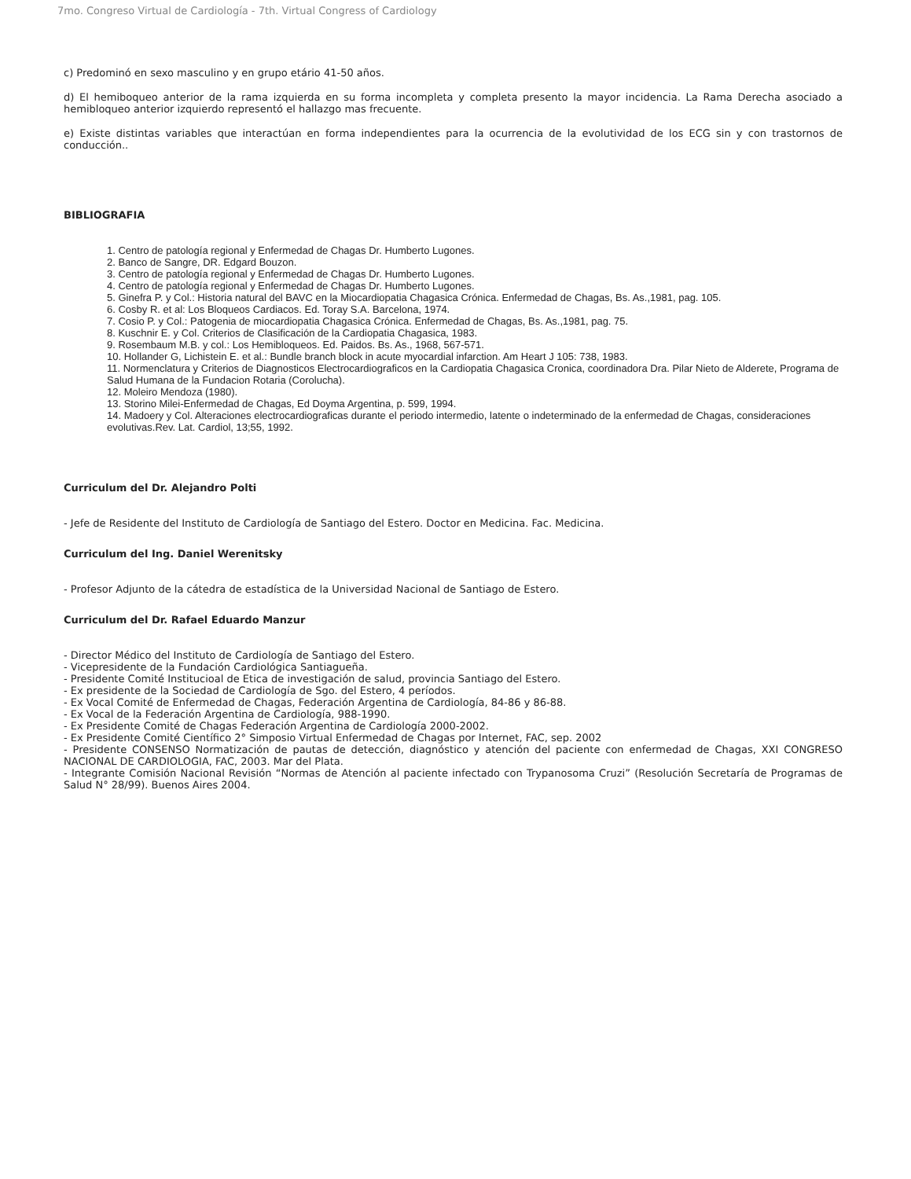7mo. Congreso Virtual de Cardiología - 7th. Virtual Congress of Cardiology
c) Predominó en sexo masculino y en grupo etário 41-50 años.
d) El hemiboqueo anterior de la rama izquierda en su forma incompleta y completa presento la mayor incidencia. La Rama Derecha asociado a hemibloqueo anterior izquierdo representó el hallazgo mas frecuente.
e) Existe distintas variables que interactúan en forma independientes para la ocurrencia de la evolutividad de los ECG sin y con trastornos de conducción..
BIBLIOGRAFIA
1. Centro de patología regional y Enfermedad de Chagas Dr. Humberto Lugones.
2. Banco de Sangre, DR. Edgard Bouzon.
3. Centro de patología regional y Enfermedad de Chagas Dr. Humberto Lugones.
4. Centro de patología regional y Enfermedad de Chagas Dr. Humberto Lugones.
5. Ginefra P. y Col.: Historia natural del BAVC en la Miocardiopatia Chagasica Crónica. Enfermedad de Chagas, Bs. As.,1981, pag. 105.
6. Cosby R. et al: Los Bloqueos Cardiacos. Ed. Toray S.A. Barcelona, 1974.
7. Cosio P. y Col.: Patogenia de miocardiopatia Chagasica Crónica. Enfermedad de Chagas, Bs. As.,1981, pag. 75.
8. Kuschnir E. y Col. Criterios de Clasificación de la Cardiopatia Chagasica, 1983.
9. Rosembaum M.B. y col.: Los Hemibloqueos. Ed. Paidos. Bs. As., 1968, 567-571.
10. Hollander G, Lichistein E. et al.: Bundle branch block in acute myocardial infarction. Am Heart J 105: 738, 1983.
11. Normenclatura y Criterios de Diagnosticos Electrocardiograficos en la Cardiopatia Chagasica Cronica, coordinadora Dra. Pilar Nieto de Alderete, Programa de Salud Humana de la Fundacion Rotaria (Corolucha).
12. Moleiro Mendoza (1980).
13. Storino Milei-Enfermedad de Chagas, Ed Doyma Argentina, p. 599, 1994.
14. Madoery y Col. Alteraciones electrocardiograficas durante el periodo intermedio, latente o indeterminado de la enfermedad de Chagas, consideraciones evolutivas.Rev. Lat. Cardiol, 13;55, 1992.
Curriculum del Dr. Alejandro Polti
- Jefe de Residente del Instituto de Cardiología de Santiago del Estero. Doctor en Medicina. Fac. Medicina.
Curriculum del Ing. Daniel Werenitsky
- Profesor Adjunto de la cátedra de estadística de la Universidad Nacional de Santiago de Estero.
Curriculum del Dr. Rafael Eduardo Manzur
- Director Médico del Instituto de Cardiología de Santiago del Estero.
- Vicepresidente de la Fundación Cardiológica Santiagueña.
- Presidente Comité Institucioal de Etica de investigación de salud, provincia Santiago del Estero.
- Ex presidente de la Sociedad de Cardiología de Sgo. del Estero, 4 períodos.
- Ex Vocal Comité de Enfermedad de Chagas, Federación Argentina de Cardiología, 84-86 y 86-88.
- Ex Vocal de la Federación Argentina de Cardiología, 988-1990.
- Ex Presidente Comité de Chagas Federación Argentina de Cardiología 2000-2002.
- Ex Presidente Comité Científico 2° Simposio Virtual Enfermedad de Chagas por Internet, FAC, sep. 2002
- Presidente CONSENSO Normatización de pautas de detección, diagnóstico y atención del paciente con enfermedad de Chagas, XXI CONGRESO NACIONAL DE CARDIOLOGIA, FAC, 2003. Mar del Plata.
- Integrante Comisión Nacional Revisión “Normas de Atención al paciente infectado con Trypanosoma Cruzi” (Resolución Secretaría de Programas de Salud N° 28/99). Buenos Aires 2004.